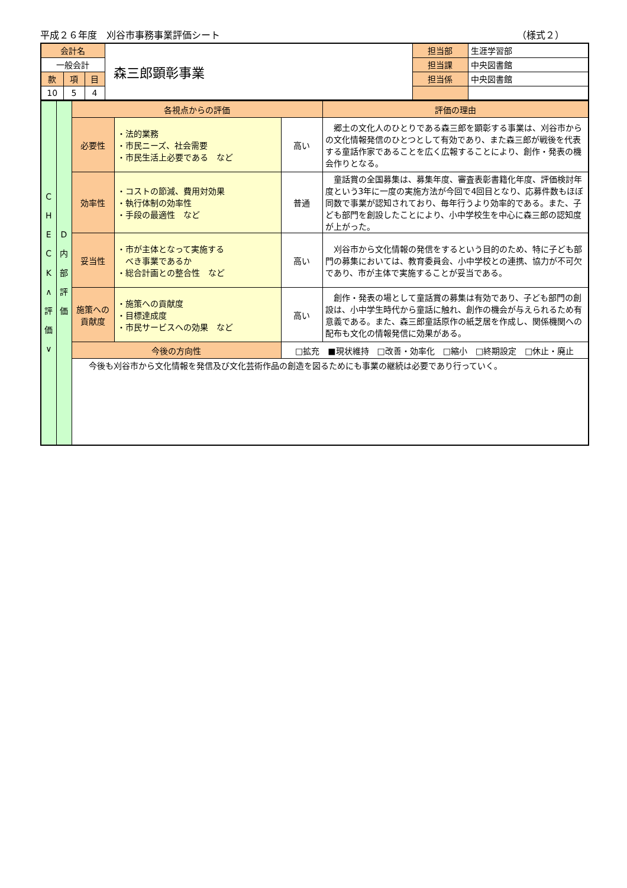平成２６年度　刈谷市事務事業評価シート （様式２）
| 会計名 | | | 森三郎顕彰事業 | 担当部 | 生涯学習部 |
| 一般会計 | | | | 担当課 | 中央図書館 |
| 款 | 項 | 目 | | 担当係 | 中央図書館 |
| 10 | 5 | 4 | | | |
| C H E C K ∧ 評 価 ∨ | D 内 部 評 価 | 各視点からの評価 | | | 評価の理由 |
| | | 必要性 | ・法的業務 ・市民ニーズ、社会需要 ・市民生活上必要である など | 高い | 郷土の文化人のひとりである森三郎を顕彰する事業は、刈谷市からの文化情報発信のひとつとして有効であり、また森三郎が戦後を代表する童話作家であることを広く広報することにより、創作・発表の機会作りとなる。 |
| | | 効率性 | ・コストの節減、費用対効果 ・執行体制の効率性 ・手段の最適性 など | 普通 | 童話賞の全国募集は、募集年度、審査表彰書籍化年度、評価検討年度という3年に一度の実施方法が今回で4回目となり、応募件数もほぼ同数で事業が認知されており、毎年行うより効率的である。また、子ども部門を創設したことにより、小中学校生を中心に森三郎の認知度が上がった。 |
| | | 妥当性 | ・市が主体となって実施する べき事業であるか ・総合計画との整合性 など | 高い | 刈谷市から文化情報の発信をするという目的のため、特に子ども部門の募集においては、教育委員会、小中学校との連携、協力が不可欠であり、市が主体で実施することが妥当である。 |
| | | 施策への 貢献度 | ・施策への貢献度 ・目標達成度 ・市民サービスへの効果 など | 高い | 創作・発表の場として童話賞の募集は有効であり、子ども部門の創設は、小中学生時代から童話に触れ、創作の機会が与えられるため有意義である。また、森三郎童話原作の紙芝居を作成し、関係機関への配布も文化の情報発信に効果がある。 |
| | | 今後の方向性 | | □拡充 ■現状維持 □改善・効率化 □縮小 □終期設定 □休止・廃止 | |
| | | 今後も刈谷市から文化情報を発信及び文化芸術作品の創造を図るためにも事業の継続は必要であり行っていく。 | | | |